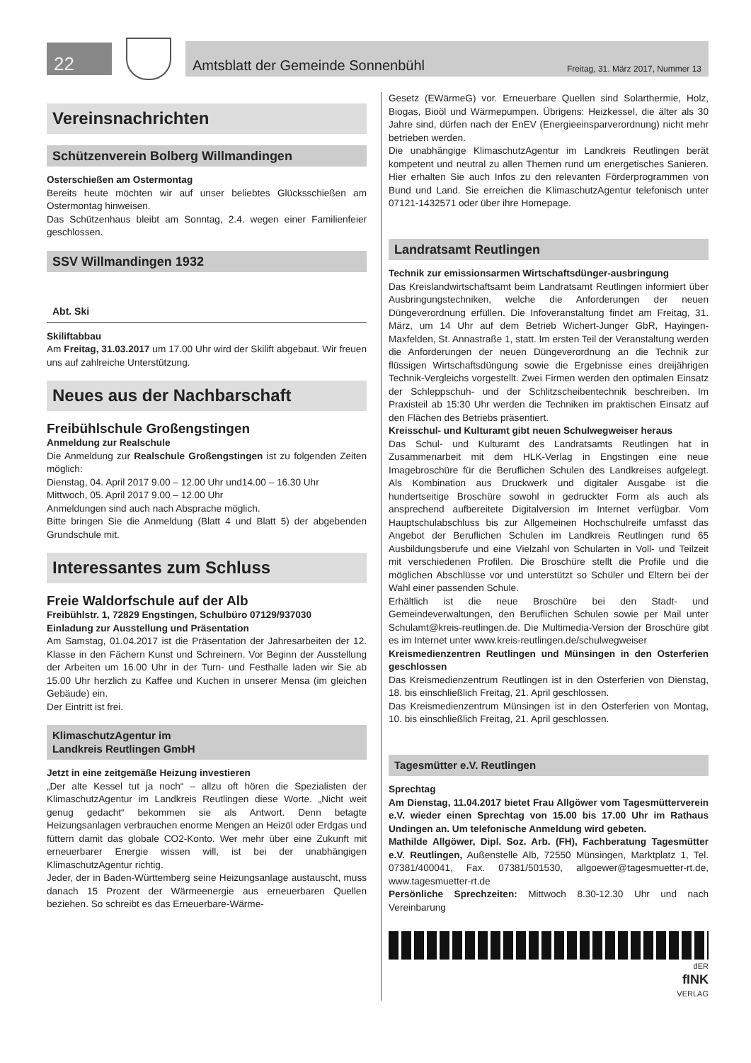22
Amtsblatt der Gemeinde Sonnenbühl Freitag, 31. März 2017, Nummer 13
Vereinsnachrichten
Schützenverein Bolberg Willmandingen
Osterschießen am Ostermontag
Bereits heute möchten wir auf unser beliebtes Glücksschießen am Ostermontag hinweisen.
Das Schützenhaus bleibt am Sonntag, 2.4. wegen einer Familienfeier geschlossen.
SSV Willmandingen 1932
Abt. Ski
Skiliftabbau
Am Freitag, 31.03.2017 um 17.00 Uhr wird der Skilift abgebaut. Wir freuen uns auf zahlreiche Unterstützung.
Neues aus der Nachbarschaft
Freibühlschule Großengstingen
Anmeldung zur Realschule
Die Anmeldung zur Realschule Großengstingen ist zu folgenden Zeiten möglich:
Dienstag, 04. April 2017 9.00 – 12.00 Uhr und14.00 – 16.30 Uhr
Mittwoch, 05. April 2017 9.00 – 12.00 Uhr
Anmeldungen sind auch nach Absprache möglich.
Bitte bringen Sie die Anmeldung (Blatt 4 und Blatt 5) der abgebenden Grundschule mit.
Interessantes zum Schluss
Freie Waldorfschule auf der Alb
Freibühlstr. 1, 72829 Engstingen, Schulbüro 07129/937030
Einladung zur Ausstellung und Präsentation
Am Samstag, 01.04.2017 ist die Präsentation der Jahresarbeiten der 12. Klasse in den Fächern Kunst und Schreinern. Vor Beginn der Ausstellung der Arbeiten um 16.00 Uhr in der Turn- und Festhalle laden wir Sie ab 15.00 Uhr herzlich zu Kaffee und Kuchen in unserer Mensa (im gleichen Gebäude) ein.
Der Eintritt ist frei.
KlimaschutzAgentur im
Landkreis Reutlingen GmbH
Jetzt in eine zeitgemäße Heizung investieren
„Der alte Kessel tut ja noch“ – allzu oft hören die Spezialisten der KlimaschutzAgentur im Landkreis Reutlingen diese Worte. „Nicht weit genug gedacht“ bekommen sie als Antwort. Denn betagte Heizungsanlagen verbrauchen enorme Mengen an Heizöl oder Erdgas und füttern damit das globale CO2-Konto. Wer mehr über eine Zukunft mit erneuerbarer Energie wissen will, ist bei der unabhängigen KlimaschutzAgentur richtig.
Jeder, der in Baden-Württemberg seine Heizungsanlage austauscht, muss danach 15 Prozent der Wärmeenergie aus erneuerbaren Quellen beziehen. So schreibt es das Erneuerbare-Wärme-
Gesetz (EWärmeG) vor. Erneuerbare Quellen sind Solarthermie, Holz, Biogas, Bioöl und Wärmepumpen. Übrigens: Heizkessel, die älter als 30 Jahre sind, dürfen nach der EnEV (Energieeinsparverordnung) nicht mehr betrieben werden.
Die unabhängige KlimaschutzAgentur im Landkreis Reutlingen berät kompetent und neutral zu allen Themen rund um energetisches Sanieren. Hier erhalten Sie auch Infos zu den relevanten Förderprogrammen von Bund und Land. Sie erreichen die KlimaschutzAgentur telefonisch unter 07121-1432571 oder über ihre Homepage.
Landratsamt Reutlingen
Technik zur emissionsarmen Wirtschaftsdünger-ausbringung
Das Kreislandwirtschaftsamt beim Landratsamt Reutlingen informiert über Ausbringungstechniken, welche die Anforderungen der neuen Düngeverordnung erfüllen. Die Infoveranstaltung findet am Freitag, 31. März, um 14 Uhr auf dem Betrieb Wichert-Junger GbR, Hayingen-Maxfelden, St. Annastraße 1, statt. Im ersten Teil der Veranstaltung werden die Anforderungen der neuen Düngeverordnung an die Technik zur flüssigen Wirtschaftsdüngung sowie die Ergebnisse eines dreijährigen Technik-Vergleichs vorgestellt. Zwei Firmen werden den optimalen Einsatz der Schleppschuh- und der Schlitzscheibentechnik beschreiben. Im Praxisteil ab 15:30 Uhr werden die Techniken im praktischen Einsatz auf den Flächen des Betriebs präsentiert.
Kreisschul- und Kulturamt gibt neuen Schulwegweiser heraus
Das Schul- und Kulturamt des Landratsamts Reutlingen hat in Zusammenarbeit mit dem HLK-Verlag in Engstingen eine neue Imagebroschüre für die Beruflichen Schulen des Landkreises aufgelegt. Als Kombination aus Druckwerk und digitaler Ausgabe ist die hundertseitige Broschüre sowohl in gedruckter Form als auch als ansprechend aufbereitete Digitalversion im Internet verfügbar. Vom Hauptschulabschluss bis zur Allgemeinen Hochschulreife umfasst das Angebot der Beruflichen Schulen im Landkreis Reutlingen rund 65 Ausbildungsberufe und eine Vielzahl von Schularten in Voll- und Teilzeit mit verschiedenen Profilen. Die Broschüre stellt die Profile und die möglichen Abschlüsse vor und unterstützt so Schüler und Eltern bei der Wahl einer passenden Schule.
Erhältlich ist die neue Broschüre bei den Stadt- und Gemeindeverwaltungen, den Beruflichen Schulen sowie per Mail unter Schulamt@kreis-reutlingen.de. Die Multimedia-Version der Broschüre gibt es im Internet unter www.kreis-reutlingen.de/schulwegweiser
Kreismedienzentren Reutlingen und Münsingen in den Osterferien geschlossen
Das Kreismedienzentrum Reutlingen ist in den Osterferien von Dienstag, 18. bis einschließlich Freitag, 21. April geschlossen.
Das Kreismedienzentrum Münsingen ist in den Osterferien von Montag, 10. bis einschließlich Freitag, 21. April geschlossen.
Tagesmütter e.V. Reutlingen
Sprechtag
Am Dienstag, 11.04.2017 bietet Frau Allgöwer vom Tagesmütterverein e.V. wieder einen Sprechtag von 15.00 bis 17.00 Uhr im Rathaus Undingen an. Um telefonische Anmeldung wird gebeten.
Mathilde Allgöwer, Dipl. Soz. Arb. (FH), Fachberatung Tagesmütter e.V. Reutlingen, Außenstelle Alb, 72550 Münsingen, Marktplatz 1, Tel. 07381/400041, Fax. 07381/501530, allgoewer@tagesmuetter-rt.de, www.tagesmuetter-rt.de
Persönliche Sprechzeiten: Mittwoch 8.30-12.30 Uhr und nach Vereinbarung
dER
fINK
VERLAG